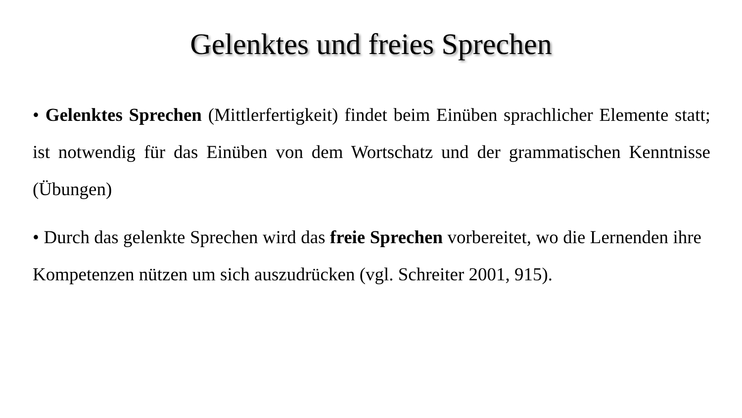Gelenktes und freies Sprechen
• Gelenktes Sprechen (Mittlerfertigkeit) findet beim Einüben sprachlicher Elemente statt; ist notwendig für das Einüben von dem Wortschatz und der grammatischen Kenntnisse (Übungen)
• Durch das gelenkte Sprechen wird das freie Sprechen vorbereitet, wo die Lernenden ihre Kompetenzen nützen um sich auszudrücken (vgl. Schreiter 2001, 915).